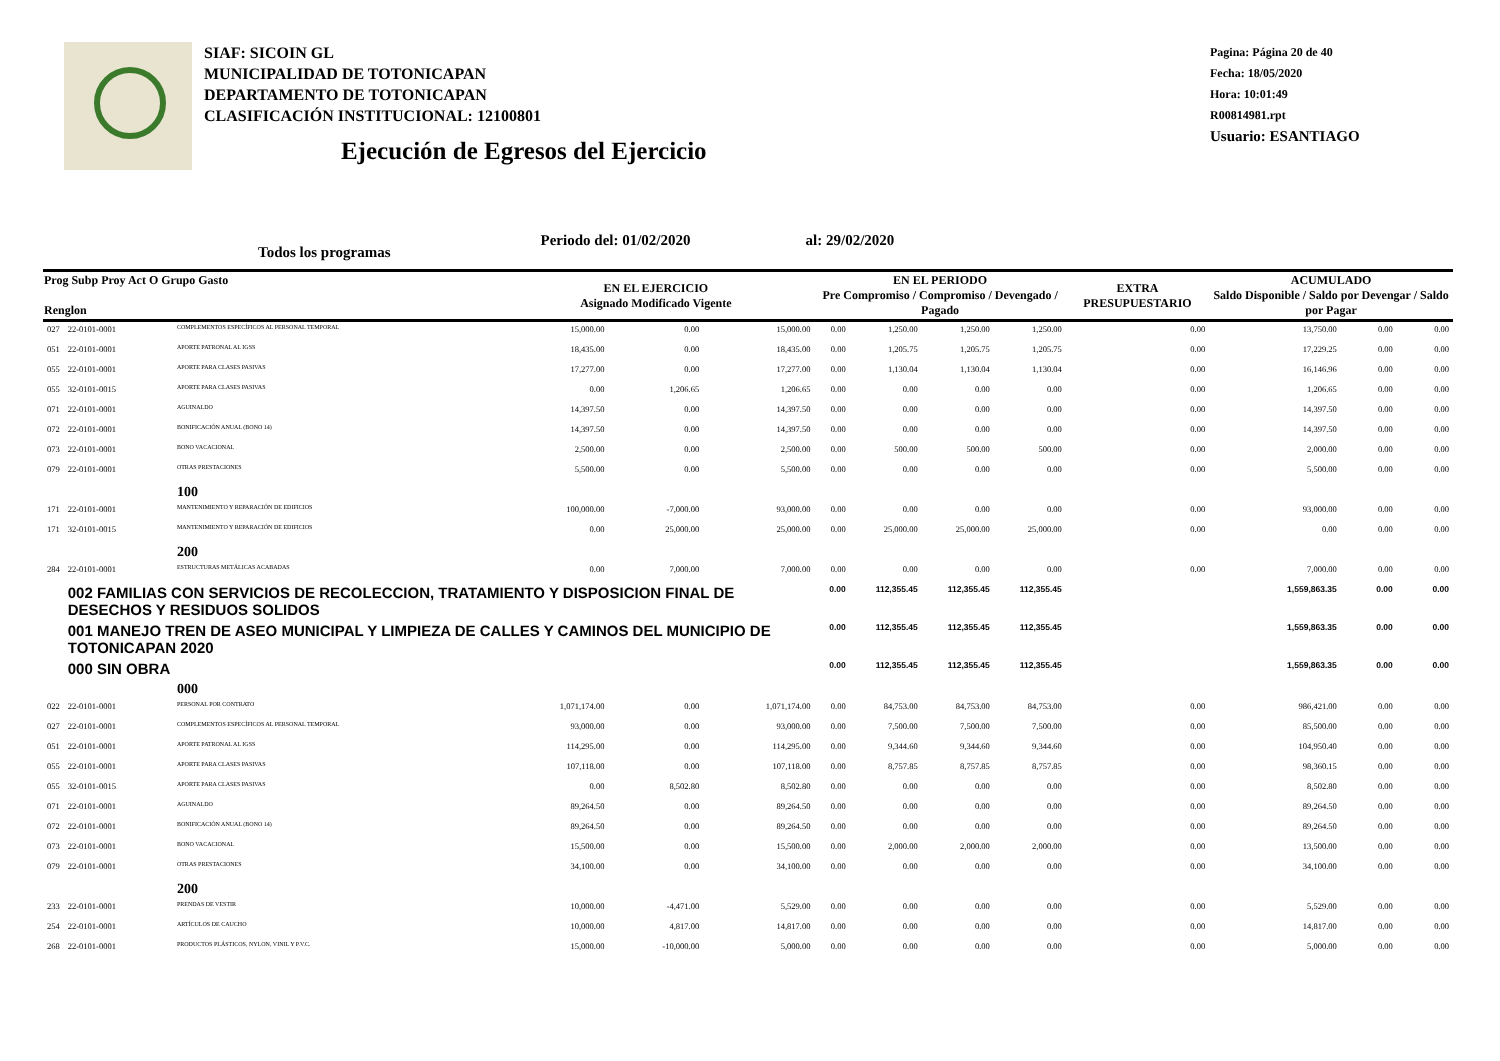SIAF: SICOIN GL
MUNICIPALIDAD DE TOTONICAPAN
DEPARTAMENTO DE TOTONICAPAN
CLASIFICACIÓN INSTITUCIONAL: 12100801
Ejecución de Egresos del Ejercicio
Pagina: Página 20 de 40
Fecha: 18/05/2020
Hora: 10:01:49
R00814981.rpt
Usuario: ESANTIAGO
Todos los programas Periodo del: 01/02/2020 al: 29/02/2020
| Prog Subp Proy Act O Grupo Gasto Renglon | | | EN EL EJERCICIO Asignado Modificado Vigente | | | EN EL PERIODO Pre Compromiso / Compromiso / Devengado / Pagado | | | | EXTRA PRESUPUESTARIO | ACUMULADO Saldo Disponible / Saldo por Devengar / Saldo por Pagar | | |
| --- | --- | --- | --- | --- | --- | --- | --- | --- | --- | --- | --- | --- | --- |
| 027 | 22-0101-0001 | COMPLEMENTOS ESPECÍFICOS AL PERSONAL TEMPORAL | 15,000.00 | 0.00 | 15,000.00 | 0.00 | 1,250.00 | 1,250.00 | 1,250.00 | 0.00 | 13,750.00 | 0.00 | 0.00 |
| 051 | 22-0101-0001 | APORTE PATRONAL AL IGSS | 18,435.00 | 0.00 | 18,435.00 | 0.00 | 1,205.75 | 1,205.75 | 1,205.75 | 0.00 | 17,229.25 | 0.00 | 0.00 |
| 055 | 22-0101-0001 | APORTE PARA CLASES PASIVAS | 17,277.00 | 0.00 | 17,277.00 | 0.00 | 1,130.04 | 1,130.04 | 1,130.04 | 0.00 | 16,146.96 | 0.00 | 0.00 |
| 055 | 32-0101-0015 | APORTE PARA CLASES PASIVAS | 0.00 | 1,206.65 | 1,206.65 | 0.00 | 0.00 | 0.00 | 0.00 | 0.00 | 1,206.65 | 0.00 | 0.00 |
| 071 | 22-0101-0001 | AGUINALDO | 14,397.50 | 0.00 | 14,397.50 | 0.00 | 0.00 | 0.00 | 0.00 | 0.00 | 14,397.50 | 0.00 | 0.00 |
| 072 | 22-0101-0001 | BONIFICACIÓN ANUAL (BONO 14) | 14,397.50 | 0.00 | 14,397.50 | 0.00 | 0.00 | 0.00 | 0.00 | 0.00 | 14,397.50 | 0.00 | 0.00 |
| 073 | 22-0101-0001 | BONO VACACIONAL | 2,500.00 | 0.00 | 2,500.00 | 0.00 | 500.00 | 500.00 | 500.00 | 0.00 | 2,000.00 | 0.00 | 0.00 |
| 079 | 22-0101-0001 | OTRAS PRESTACIONES | 5,500.00 | 0.00 | 5,500.00 | 0.00 | 0.00 | 0.00 | 0.00 | 0.00 | 5,500.00 | 0.00 | 0.00 |
| | | 100 | | | | | | | | | | | |
| 171 | 22-0101-0001 | MANTENIMIENTO Y REPARACIÓN DE EDIFICIOS | 100,000.00 | -7,000.00 | 93,000.00 | 0.00 | 0.00 | 0.00 | 0.00 | 0.00 | 93,000.00 | 0.00 | 0.00 |
| 171 | 32-0101-0015 | MANTENIMIENTO Y REPARACIÓN DE EDIFICIOS | 0.00 | 25,000.00 | 25,000.00 | 0.00 | 25,000.00 | 25,000.00 | 25,000.00 | 0.00 | 0.00 | 0.00 | 0.00 |
| | | 200 | | | | | | | | | | | |
| 284 | 22-0101-0001 | ESTRUCTURAS METÁLICAS ACABADAS | 0.00 | 7,000.00 | 7,000.00 | 0.00 | 0.00 | 0.00 | 0.00 | 0.00 | 7,000.00 | 0.00 | 0.00 |
| | 002 FAMILIAS CON SERVICIOS DE RECOLECCION, TRATAMIENTO Y DISPOSICION FINAL DE DESECHOS Y RESIDUOS SOLIDOS | | | | | 0.00 | 112,355.45 | 112,355.45 | 112,355.45 | | 1,559,863.35 | 0.00 | 0.00 |
| | 001 MANEJO TREN DE ASEO MUNICIPAL Y LIMPIEZA DE CALLES Y CAMINOS DEL MUNICIPIO DE TOTONICAPAN 2020 | | | | | 0.00 | 112,355.45 | 112,355.45 | 112,355.45 | | 1,559,863.35 | 0.00 | 0.00 |
| | 000 SIN OBRA | | | | | 0.00 | 112,355.45 | 112,355.45 | 112,355.45 | | 1,559,863.35 | 0.00 | 0.00 |
| | | 000 | | | | | | | | | | | |
| 022 | 22-0101-0001 | PERSONAL POR CONTRATO | 1,071,174.00 | 0.00 | 1,071,174.00 | 0.00 | 84,753.00 | 84,753.00 | 84,753.00 | 0.00 | 986,421.00 | 0.00 | 0.00 |
| 027 | 22-0101-0001 | COMPLEMENTOS ESPECÍFICOS AL PERSONAL TEMPORAL | 93,000.00 | 0.00 | 93,000.00 | 0.00 | 7,500.00 | 7,500.00 | 7,500.00 | 0.00 | 85,500.00 | 0.00 | 0.00 |
| 051 | 22-0101-0001 | APORTE PATRONAL AL IGSS | 114,295.00 | 0.00 | 114,295.00 | 0.00 | 9,344.60 | 9,344.60 | 9,344.60 | 0.00 | 104,950.40 | 0.00 | 0.00 |
| 055 | 22-0101-0001 | APORTE PARA CLASES PASIVAS | 107,118.00 | 0.00 | 107,118.00 | 0.00 | 8,757.85 | 8,757.85 | 8,757.85 | 0.00 | 98,360.15 | 0.00 | 0.00 |
| 055 | 32-0101-0015 | APORTE PARA CLASES PASIVAS | 0.00 | 8,502.80 | 8,502.80 | 0.00 | 0.00 | 0.00 | 0.00 | 0.00 | 8,502.80 | 0.00 | 0.00 |
| 071 | 22-0101-0001 | AGUINALDO | 89,264.50 | 0.00 | 89,264.50 | 0.00 | 0.00 | 0.00 | 0.00 | 0.00 | 89,264.50 | 0.00 | 0.00 |
| 072 | 22-0101-0001 | BONIFICACIÓN ANUAL (BONO 14) | 89,264.50 | 0.00 | 89,264.50 | 0.00 | 0.00 | 0.00 | 0.00 | 0.00 | 89,264.50 | 0.00 | 0.00 |
| 073 | 22-0101-0001 | BONO VACACIONAL | 15,500.00 | 0.00 | 15,500.00 | 0.00 | 2,000.00 | 2,000.00 | 2,000.00 | 0.00 | 13,500.00 | 0.00 | 0.00 |
| 079 | 22-0101-0001 | OTRAS PRESTACIONES | 34,100.00 | 0.00 | 34,100.00 | 0.00 | 0.00 | 0.00 | 0.00 | 0.00 | 34,100.00 | 0.00 | 0.00 |
| | | 200 | | | | | | | | | | | |
| 233 | 22-0101-0001 | PRENDAS DE VESTIR | 10,000.00 | -4,471.00 | 5,529.00 | 0.00 | 0.00 | 0.00 | 0.00 | 0.00 | 5,529.00 | 0.00 | 0.00 |
| 254 | 22-0101-0001 | ARTÍCULOS DE CAUCHO | 10,000.00 | 4,817.00 | 14,817.00 | 0.00 | 0.00 | 0.00 | 0.00 | 0.00 | 14,817.00 | 0.00 | 0.00 |
| 268 | 22-0101-0001 | PRODUCTOS PLÁSTICOS, NYLON, VINIL Y P.V.C. | 15,000.00 | -10,000.00 | 5,000.00 | 0.00 | 0.00 | 0.00 | 0.00 | 0.00 | 5,000.00 | 0.00 | 0.00 |